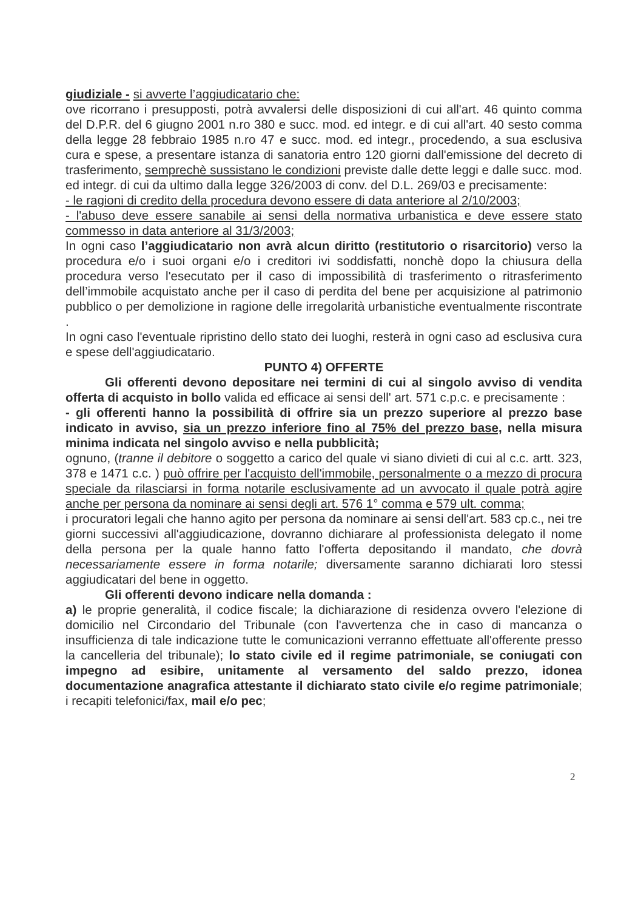giudiziale - si avverte l’aggiudicatario che:
ove ricorrano i presupposti, potrà avvalersi delle disposizioni di cui all'art. 46 quinto comma del D.P.R. del 6 giugno 2001 n.ro 380 e succ. mod. ed integr. e di cui all'art. 40 sesto comma della legge 28 febbraio 1985 n.ro 47 e succ. mod. ed integr., procedendo, a sua esclusiva cura e spese, a presentare istanza di sanatoria entro 120 giorni dall'emissione del decreto di trasferimento, semprechè sussistano le condizioni previste dalle dette leggi e dalle succ. mod. ed integr. di cui da ultimo dalla legge 326/2003 di conv. del D.L. 269/03 e precisamente:
- le ragioni di credito della procedura devono essere di data anteriore al 2/10/2003;
- l'abuso deve essere sanabile ai sensi della normativa urbanistica e deve essere stato commesso in data anteriore al 31/3/2003;
In ogni caso l’aggiudicatario non avrà alcun diritto (restitutorio o risarcitorio) verso la procedura e/o i suoi organi e/o i creditori ivi soddisfatti, nonchè dopo la chiusura della procedura verso l'esecutato per il caso di impossibilità di trasferimento o ritrasferimento dell’immobile acquistato anche per il caso di perdita del bene per acquisizione al patrimonio pubblico o per demolizione in ragione delle irregolarità urbanistiche eventualmente riscontrate .
In ogni caso l'eventuale ripristino dello stato dei luoghi, resterà in ogni caso ad esclusiva cura e spese dell'aggiudicatario.
PUNTO 4) OFFERTE
Gli offerenti devono depositare nei termini di cui al singolo avviso di vendita offerta di acquisto in bollo valida ed efficace ai sensi dell' art. 571 c.p.c. e precisamente :
- gli offerenti hanno la possibilità di offrire sia un prezzo superiore al prezzo base indicato in avviso, sia un prezzo inferiore fino al 75% del prezzo base, nella misura minima indicata nel singolo avviso e nella pubblicità;
ognuno, (tranne il debitore o soggetto a carico del quale vi siano divieti di cui al c.c. artt. 323, 378 e 1471 c.c. ) può offrire per l'acquisto dell'immobile, personalmente o a mezzo di procura speciale da rilasciarsi in forma notarile esclusivamente ad un avvocato il quale potrà agire anche per persona da nominare ai sensi degli art. 576 1° comma e 579 ult. comma;
i procuratori legali che hanno agito per persona da nominare ai sensi dell'art. 583 cp.c., nei tre giorni successivi all'aggiudicazione, dovranno dichiarare al professionista delegato il nome della persona per la quale hanno fatto l'offerta depositando il mandato, che dovrà necessariamente essere in forma notarile; diversamente saranno dichiarati loro stessi aggiudicatari del bene in oggetto.
Gli offerenti devono indicare nella domanda :
a) le proprie generalità, il codice fiscale; la dichiarazione di residenza ovvero l'elezione di domicilio nel Circondario del Tribunale (con l'avvertenza che in caso di mancanza o insufficienza di tale indicazione tutte le comunicazioni verranno effettuate all'offerente presso la cancelleria del tribunale); lo stato civile ed il regime patrimoniale, se coniugati con impegno ad esibire, unitamente al versamento del saldo prezzo, idonea documentazione anagrafica attestante il dichiarato stato civile e/o regime patrimoniale; i recapiti telefonici/fax, mail e/o pec;
2